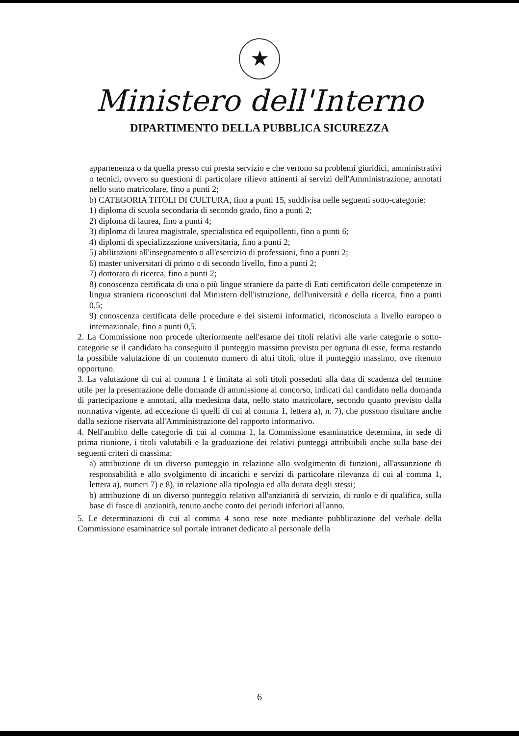★
Ministero dell'Interno
DIPARTIMENTO DELLA PUBBLICA SICUREZZA
appartenenza o da quella presso cui presta servizio e che vertono su problemi giuridici, amministrativi o tecnici, ovvero su questioni di particolare rilievo attinenti ai servizi dell'Amministrazione, annotati nello stato matricolare, fino a punti 2;
b) CATEGORIA TITOLI DI CULTURA, fino a punti 15, suddivisa nelle seguenti sotto-categorie:
1) diploma di scuola secondaria di secondo grado, fino a punti 2;
2) diploma di laurea, fino a punti 4;
3) diploma di laurea magistrale, specialistica ed equipollenti, fino a punti 6;
4) diplomi di specializzazione universitaria, fino a punti 2;
5) abilitazioni all'insegnamento o all'esercizio di professioni, fino a punti 2;
6) master universitari di primo o di secondo livello, fino a punti 2;
7) dottorato di ricerca, fino a punti 2;
8) conoscenza certificata di una o più lingue straniere da parte di Enti certificatori delle competenze in lingua straniera riconosciuti dal Ministero dell'istruzione, dell'università e della ricerca, fino a punti 0,5;
9) conoscenza certificata delle procedure e dei sistemi informatici, riconosciuta a livello europeo o internazionale, fino a punti 0,5.
2. La Commissione non procede ulteriormente nell'esame dei titoli relativi alle varie categorie o sotto-categorie se il candidato ha conseguito il punteggio massimo previsto per ognuna di esse, ferma restando la possibile valutazione di un contenuto numero di altri titoli, oltre il punteggio massimo, ove ritenuto opportuno.
3. La valutazione di cui al comma 1 è limitata ai soli titoli posseduti alla data di scadenza del termine utile per la presentazione delle domande di ammissione al concorso, indicati dal candidato nella domanda di partecipazione e annotati, alla medesima data, nello stato matricolare, secondo quanto previsto dalla normativa vigente, ad eccezione di quelli di cui al comma 1, lettera a), n. 7), che possono risultare anche dalla sezione riservata all'Amministrazione del rapporto informativo.
4. Nell'ambito delle categorie di cui al comma 1, la Commissione esaminatrice determina, in sede di prima riunione, i titoli valutabili e la graduazione dei relativi punteggi attribuibili anche sulla base dei seguenti criteri di massima:
a) attribuzione di un diverso punteggio in relazione allo svolgimento di funzioni, all'assunzione di responsabilità e allo svolgimento di incarichi e servizi di particolare rilevanza di cui al comma 1, lettera a), numeri 7) e 8), in relazione alla tipologia ed alla durata degli stessi;
b) attribuzione di un diverso punteggio relativo all'anzianità di servizio, di ruolo e di qualifica, sulla base di fasce di anzianità, tenuto anche conto dei periodi inferiori all'anno.
5. Le determinazioni di cui al comma 4 sono rese note mediante pubblicazione del verbale della Commissione esaminatrice sul portale intranet dedicato al personale della
6